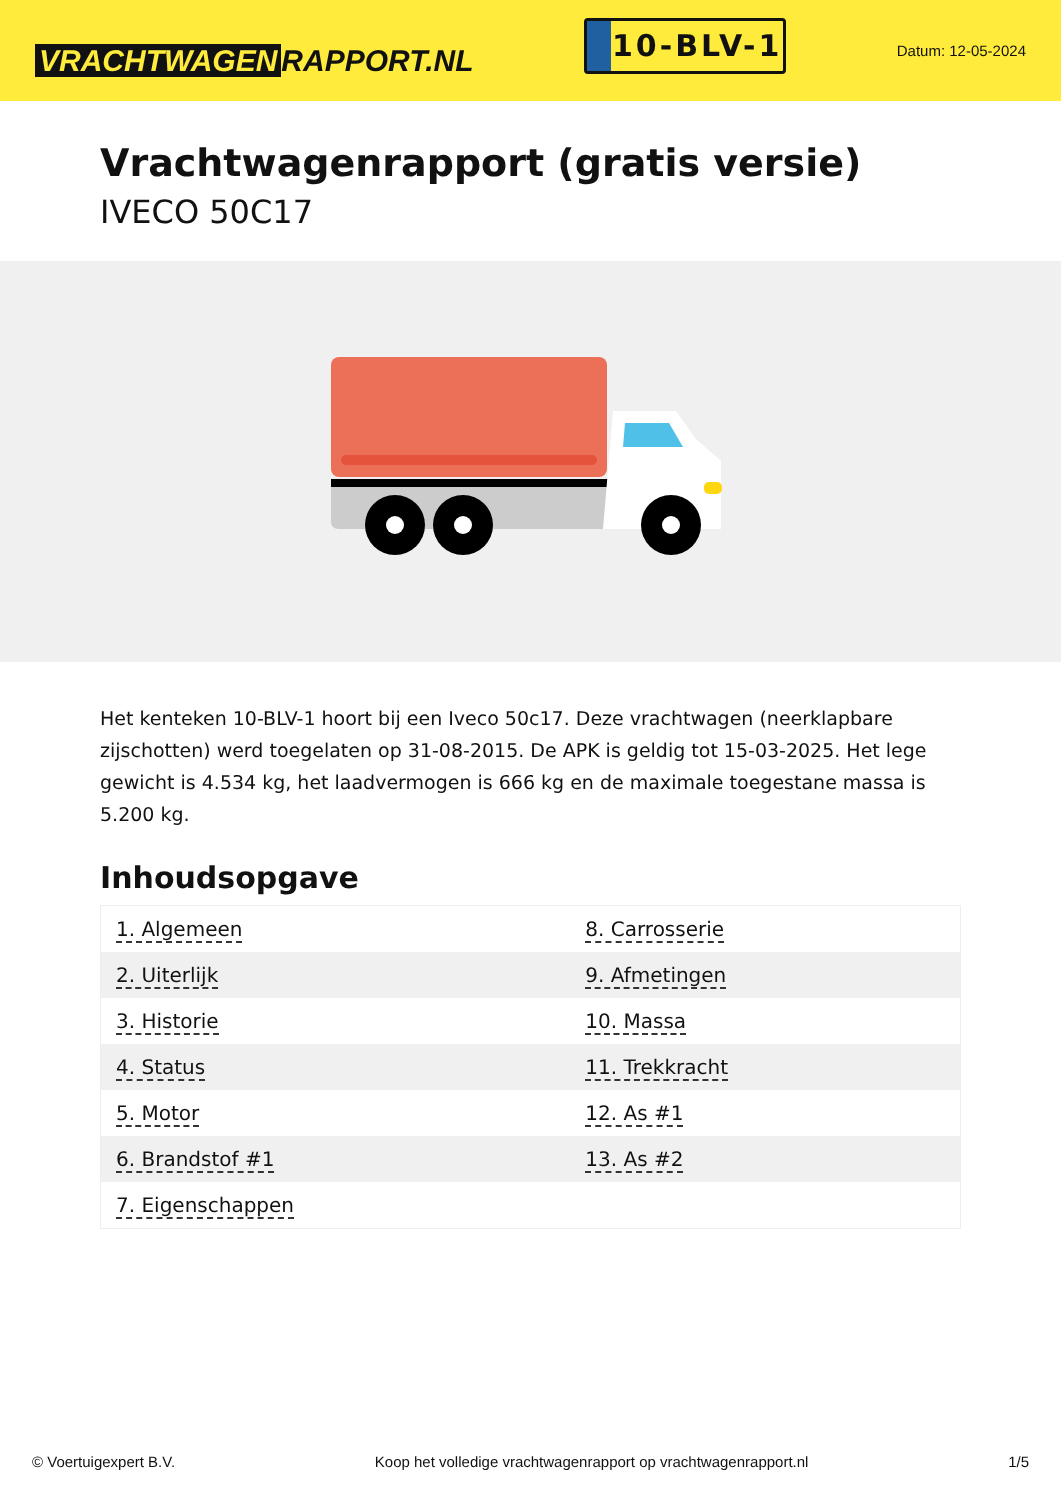VRACHTWAGEN RAPPORT.NL
10-BLV-1
Datum: 12-05-2024
Vrachtwagenrapport (gratis versie)
IVECO 50C17
Het kenteken 10-BLV-1 hoort bij een Iveco 50c17. Deze vrachtwagen (neerklapbare zijschotten) werd toegelaten op 31-08-2015. De APK is geldig tot 15-03-2025. Het lege gewicht is 4.534 kg, het laadvermogen is 666 kg en de maximale toegestane massa is 5.200 kg.
Inhoudsopgave
| 1. Algemeen | 8. Carrosserie |
| 2. Uiterlijk | 9. Afmetingen |
| 3. Historie | 10. Massa |
| 4. Status | 11. Trekkracht |
| 5. Motor | 12. As #1 |
| 6. Brandstof #1 | 13. As #2 |
| 7. Eigenschappen | |
© Voertuigexpert B.V. Koop het volledige vrachtwagenrapport op vrachtwagenrapport.nl 1/5